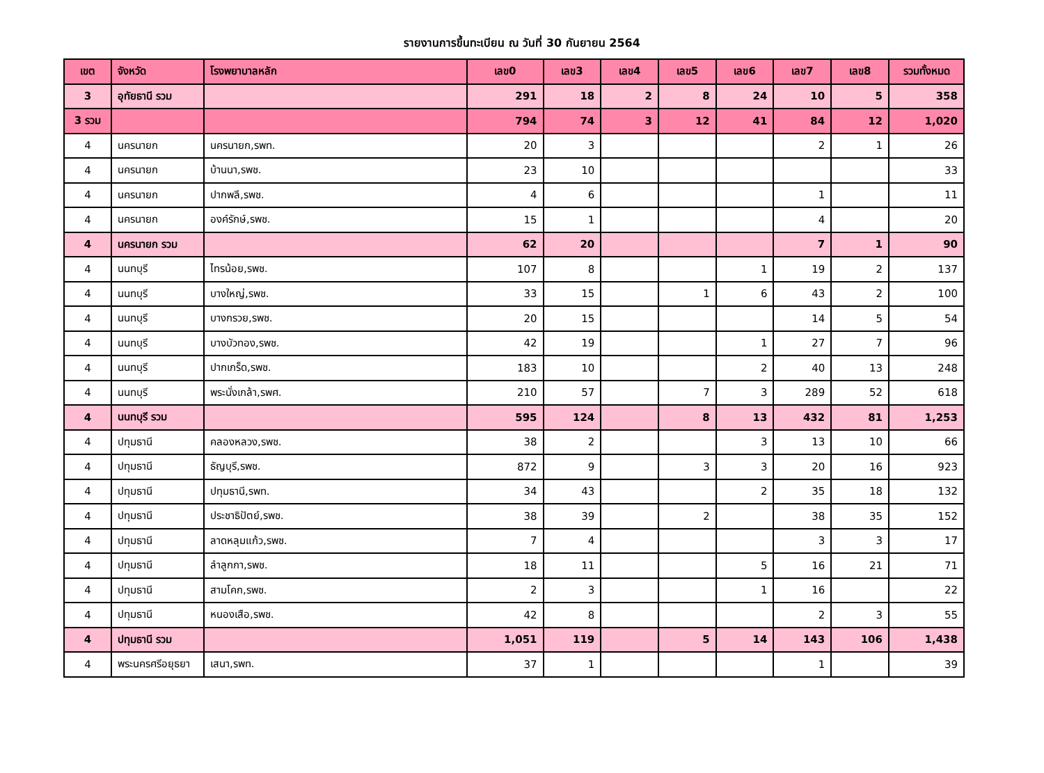รายงานการขึ้นทะเบียน ณ วันที่ 30 กันยายน 2564
| เขต | จังหวัด | โรงพยาบาลหลัก | เลข0 | เลข3 | เลข4 | เลข5 | เลข6 | เลข7 | เลข8 | รวมทั้งหมด |
| --- | --- | --- | --- | --- | --- | --- | --- | --- | --- | --- |
| 3 | อุทัยธานี รวม | | 291 | 18 | 2 | 8 | 24 | 10 | 5 | 358 |
| 3 รวม | | | 794 | 74 | 3 | 12 | 41 | 84 | 12 | 1,020 |
| 4 | นครนายก | นครนายก,รพท. | 20 | 3 | | | | 2 | 1 | 26 |
| 4 | นครนายก | บ้านนา,รพช. | 23 | 10 | | | | | | 33 |
| 4 | นครนายก | ปากพลี,รพช. | 4 | 6 | | | | 1 | | 11 |
| 4 | นครนายก | องค์รักษ์,รพช. | 15 | 1 | | | | 4 | | 20 |
| 4 | นครนายก รวม | | 62 | 20 | | | | 7 | 1 | 90 |
| 4 | นนทบุรี | ไทรน้อย,รพช. | 107 | 8 | | | 1 | 19 | 2 | 137 |
| 4 | นนทบุรี | บางใหญ่,รพช. | 33 | 15 | | 1 | 6 | 43 | 2 | 100 |
| 4 | นนทบุรี | บางกรวย,รพช. | 20 | 15 | | | | 14 | 5 | 54 |
| 4 | นนทบุรี | บางบัวทอง,รพช. | 42 | 19 | | | 1 | 27 | 7 | 96 |
| 4 | นนทบุรี | ปากเกร็ด,รพช. | 183 | 10 | | | 2 | 40 | 13 | 248 |
| 4 | นนทบุรี | พระนั่งเกล้า,รพศ. | 210 | 57 | | 7 | 3 | 289 | 52 | 618 |
| 4 | นนทบุรี รวม | | 595 | 124 | | 8 | 13 | 432 | 81 | 1,253 |
| 4 | ปทุมธานี | คลองหลวง,รพช. | 38 | 2 | | | 3 | 13 | 10 | 66 |
| 4 | ปทุมธานี | ธัญบุรี,รพช. | 872 | 9 | | 3 | 3 | 20 | 16 | 923 |
| 4 | ปทุมธานี | ปทุมธานี,รพท. | 34 | 43 | | | 2 | 35 | 18 | 132 |
| 4 | ปทุมธานี | ประชาธิปัตย์,รพช. | 38 | 39 | | 2 | | 38 | 35 | 152 |
| 4 | ปทุมธานี | ลาดหลุมแก้ว,รพช. | 7 | 4 | | | | 3 | 3 | 17 |
| 4 | ปทุมธานี | ลำลูกกา,รพช. | 18 | 11 | | | 5 | 16 | 21 | 71 |
| 4 | ปทุมธานี | สามโคก,รพช. | 2 | 3 | | | 1 | 16 | | 22 |
| 4 | ปทุมธานี | หนองเสือ,รพช. | 42 | 8 | | | | 2 | 3 | 55 |
| 4 | ปทุมธานี รวม | | 1,051 | 119 | | 5 | 14 | 143 | 106 | 1,438 |
| 4 | พระนครศรีอยุธยา | เสนา,รพท. | 37 | 1 | | | | 1 | | 39 |